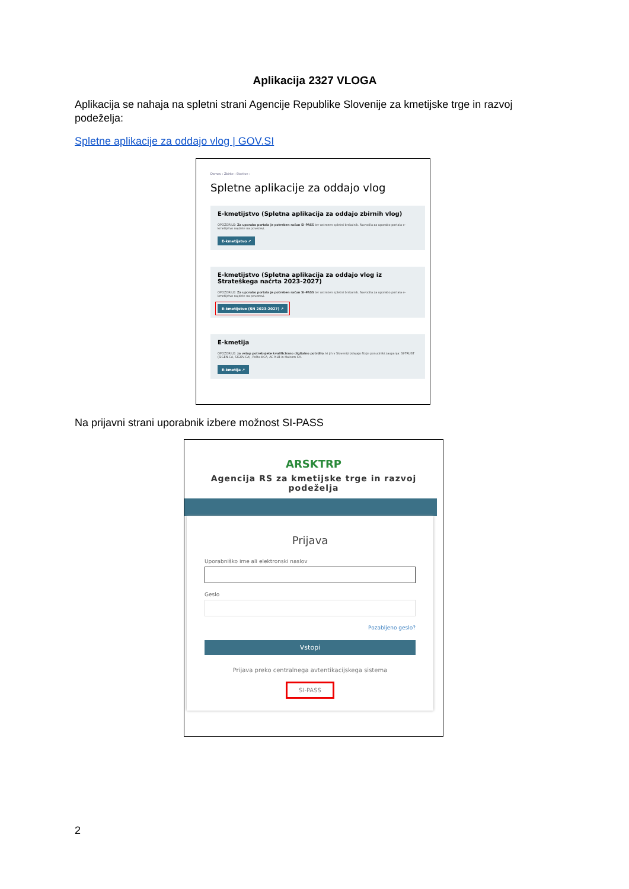Aplikacija 2327 VLOGA
Aplikacija se nahaja na spletni strani Agencije Republike Slovenije za kmetijske trge in razvoj podeželja:
Spletne aplikacije za oddajo vlog | GOV.SI
Domov › Zbirke › Storitve ›
Spletne aplikacije za oddajo vlog
E-kmetijstvo (Spletna aplikacija za oddajo zbirnih vlog)
OPOZORILO: Za uporabo portala je potreben račun SI-PASS ter ustrezen spletni brskalnik. Navodila za uporabo portala e-kmetijstvo najdete na povezavi.
E-kmetijstvo ↗
E-kmetijstvo (Spletna aplikacija za oddajo vlog iz Strateškega načrta 2023-2027)
OPOZORILO: Za uporabo portala je potreben račun SI-PASS ter ustrezen spletni brskalnik. Navodila za uporabo portala e-kmetijstvo najdete na povezavi.
E-kmetijstvo (SN 2023-2027) ↗
E-kmetija
OPOZORILO: za vstop potrebujete kvalificirano digitalno potrdilo, ki jih v Sloveniji izdajajo štirje ponudniki zaupanja: SI-TRUST (SIGEN-CA, SIGOV-CA), Pošta®CA, AC NLB in Halcom CA.
E-kmetija ↗
Na prijavni strani uporabnik izbere možnost SI-PASS
ARSKTRP
Agencija RS za kmetijske trge in razvoj podeželja
Prijava
Uporabniško ime ali elektronski naslov
Geslo
Pozabljeno geslo?
Vstopi
Prijava preko centralnega avtentikacijskega sistema
SI-PASS
2